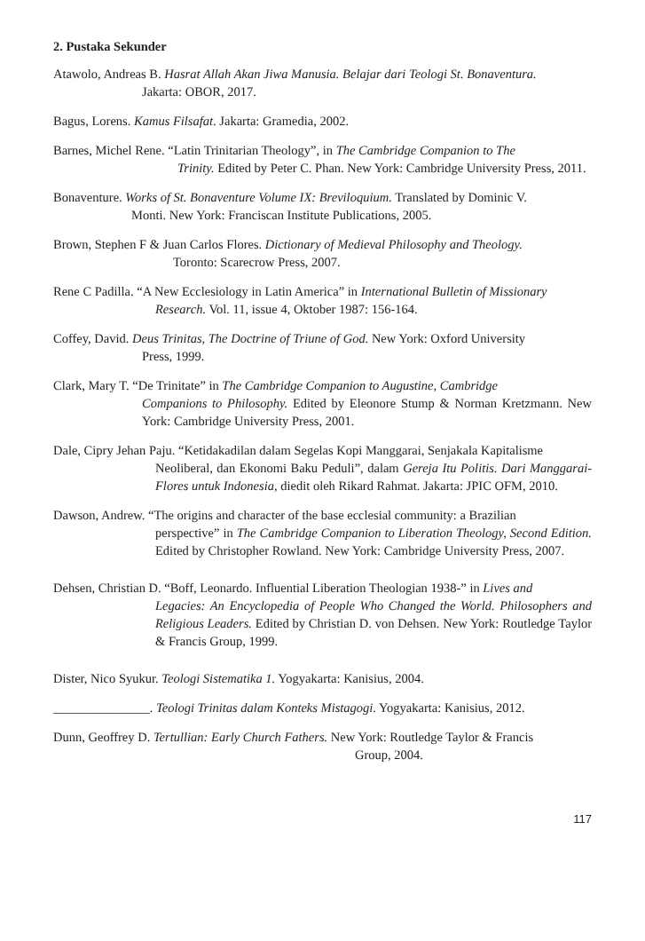2. Pustaka Sekunder
Atawolo, Andreas B. Hasrat Allah Akan Jiwa Manusia. Belajar dari Teologi St. Bonaventura.
Jakarta: OBOR, 2017.
Bagus, Lorens. Kamus Filsafat. Jakarta: Gramedia, 2002.
Barnes, Michel Rene. “Latin Trinitarian Theology”, in The Cambridge Companion to The
Trinity. Edited by Peter C. Phan. New York: Cambridge University Press, 2011.
Bonaventure. Works of St. Bonaventure Volume IX: Breviloquium. Translated by Dominic V.
Monti. New York: Franciscan Institute Publications, 2005.
Brown, Stephen F & Juan Carlos Flores. Dictionary of Medieval Philosophy and Theology.
Toronto: Scarecrow Press, 2007.
Rene C Padilla. “A New Ecclesiology in Latin America” in International Bulletin of Missionary
Research. Vol. 11, issue 4, Oktober 1987: 156-164.
Coffey, David. Deus Trinitas, The Doctrine of Triune of God. New York: Oxford University
Press, 1999.
Clark, Mary T. “De Trinitate” in The Cambridge Companion to Augustine, Cambridge
Companions to Philosophy. Edited by Eleonore Stump & Norman Kretzmann. New York: Cambridge University Press, 2001.
Dale, Cipry Jehan Paju. “Ketidakadilan dalam Segelas Kopi Manggarai, Senjakala Kapitalisme
Neoliberal, dan Ekonomi Baku Peduli”, dalam Gereja Itu Politis. Dari Manggarai-Flores untuk Indonesia, diedit oleh Rikard Rahmat. Jakarta: JPIC OFM, 2010.
Dawson, Andrew. “The origins and character of the base ecclesial community: a Brazilian
perspective” in The Cambridge Companion to Liberation Theology, Second Edition. Edited by Christopher Rowland. New York: Cambridge University Press, 2007.
Dehsen, Christian D. “Boff, Leonardo. Influential Liberation Theologian 1938-” in Lives and
Legacies: An Encyclopedia of People Who Changed the World. Philosophers and Religious Leaders. Edited by Christian D. von Dehsen. New York: Routledge Taylor & Francis Group, 1999.
Dister, Nico Syukur. Teologi Sistematika 1. Yogyakarta: Kanisius, 2004.
_______________. Teologi Trinitas dalam Konteks Mistagogi. Yogyakarta: Kanisius, 2012.
Dunn, Geoffrey D. Tertullian: Early Church Fathers. New York: Routledge Taylor & Francis
Group, 2004.
117